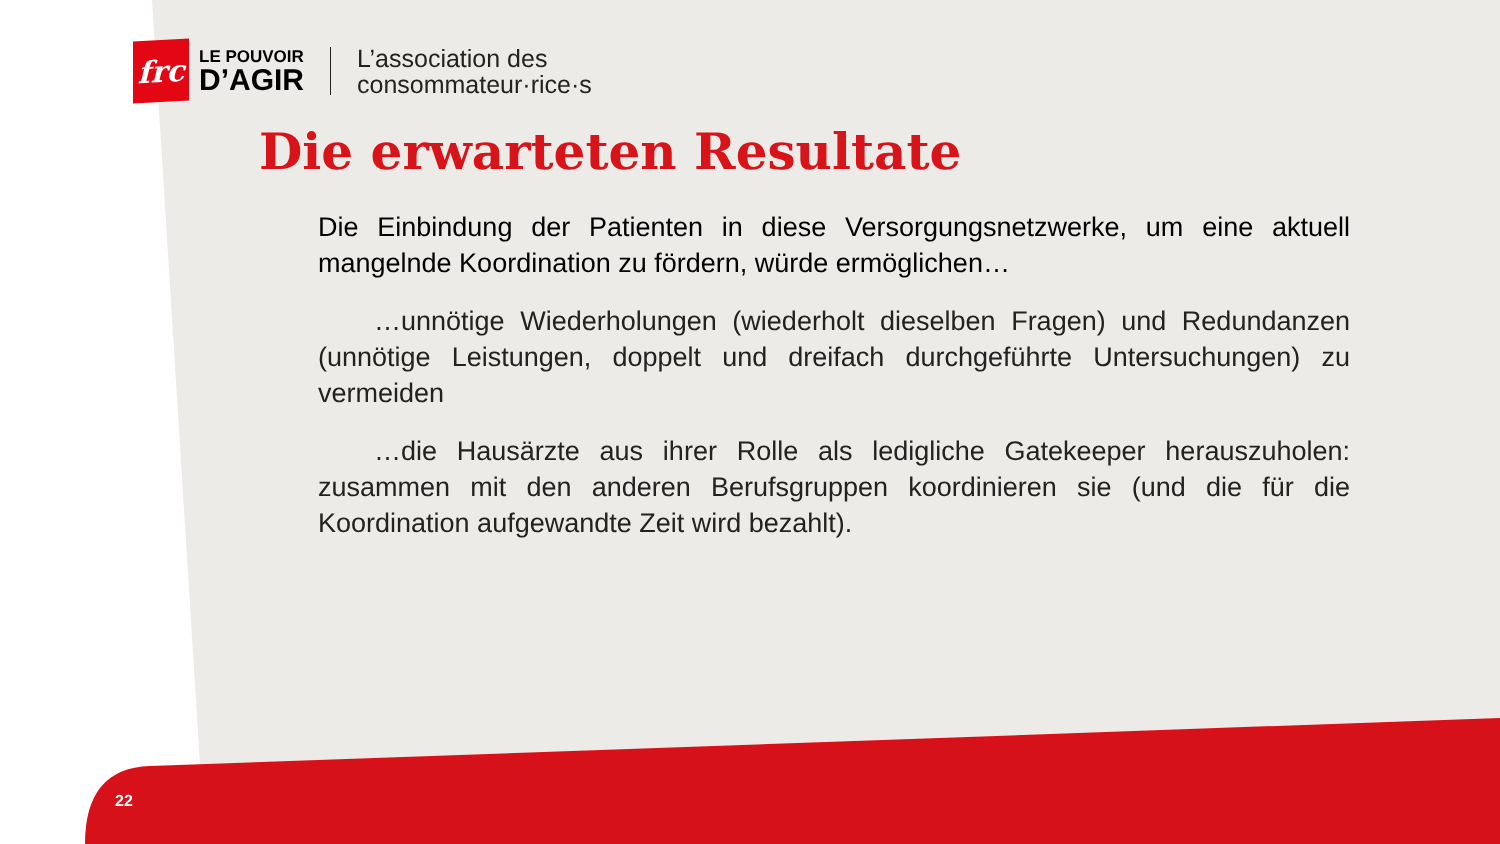frc
LE POUVOIR
D’AGIR
L’association des
consommateur·rice·s
Die erwarteten Resultate
Die Einbindung der Patienten in diese Versorgungsnetzwerke, um eine aktuell mangelnde Koordination zu fördern, würde ermöglichen…
…unnötige Wiederholungen (wiederholt dieselben Fragen) und Redundanzen (unnötige Leistungen, doppelt und dreifach durchgeführte Untersuchungen) zu vermeiden
…die Hausärzte aus ihrer Rolle als ledigliche Gatekeeper herauszuholen: zusammen mit den anderen Berufsgruppen koordinieren sie (und die für die Koordination aufgewandte Zeit wird bezahlt).
22